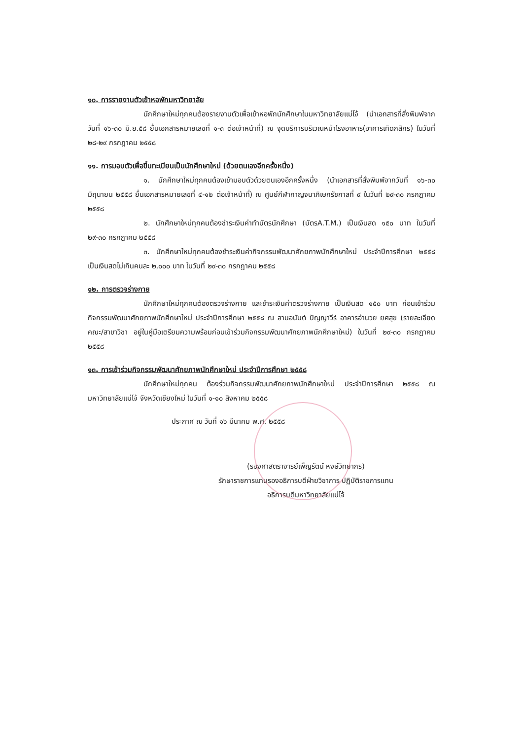๑๐. การรายงานตัวเข้าหอพักมหาวิทยาลัย
นักศึกษาใหม่ทุกคนต้องรายงานตัวเพื่อเข้าหอพักนักศึกษาในมหาวิทยาลัยแม่โจ้ (นำเอกสารที่สั่งพิมพ์จากวันที่ ๑๖-๓๐ มิ.ย.๕๘ ยื่นเอกสารหมายเลขที่ ๑-๓ ต่อเจ้าหน้าที่) ณ จุดบริการบริเวณหน้าโรงอาหาร(อาคารเทิดกสิกร) ในวันที่ ๒๘-๒๙ กรกฎาคม ๒๕๕๘
๑๑. การมอบตัวเพื่อขึ้นทะเบียนเป็นนักศึกษาใหม่ (ด้วยตนเองอีกครั้งหนึ่ง)
๑. นักศึกษาใหม่ทุกคนต้องเข้ามอบตัวด้วยตนเองอีกครั้งหนึ่ง (นำเอกสารที่สั่งพิมพ์จากวันที่ ๑๖-๓๐ มิถุนายน ๒๕๕๘ ยื่นเอกสารหมายเลขที่ ๔-๑๒ ต่อเจ้าหน้าที่) ณ ศูนย์กีฬากาญจนาภิเษกรัชกาลที่ ๙ ในวันที่ ๒๙-๓๐ กรกฎาคม ๒๕๕๘
๒. นักศึกษาใหม่ทุกคนต้องชำระเงินค่าทำบัตรนักศึกษา (บัตรA.T.M.) เป็นเงินสด ๑๕๐ บาท ในวันที่ ๒๙-๓๐ กรกฎาคม ๒๕๕๘
๓. นักศึกษาใหม่ทุกคนต้องชำระเงินค่ากิจกรรมพัฒนาศักยภาพนักศึกษาใหม่ ประจำปีการศึกษา ๒๕๕๘ เป็นเงินสดไม่เกินคนละ ๒,๐๐๐ บาท ในวันที่ ๒๙-๓๐ กรกฎาคม ๒๕๕๘
๑๒. การตรวจร่างกาย
นักศึกษาใหม่ทุกคนต้องตรวจร่างกาย และชำระเงินค่าตรวจร่างกาย เป็นเงินสด ๑๕๐ บาท ก่อนเข้าร่วมกิจกรรมพัฒนาศักยภาพนักศึกษาใหม่ ประจำปีการศึกษา ๒๕๕๘ ณ ลานอนันต์ ปัญญาวีร์ อาคารอำนวย ยศสุข (รายละเอียดคณะ/สาขาวิชา อยู่ในคู่มือเตรียมความพร้อมก่อนเข้าร่วมกิจกรรมพัฒนาศักยภาพนักศึกษาใหม่) ในวันที่ ๒๙-๓๐ กรกฎาคม ๒๕๕๘
๑๓. การเข้าร่วมกิจกรรมพัฒนาศักยภาพนักศึกษาใหม่ ประจำปีการศึกษา ๒๕๕๘
นักศึกษาใหม่ทุกคน ต้องร่วมกิจกรรมพัฒนาศักยภาพนักศึกษาใหม่ ประจำปีการศึกษา ๒๕๕๘ ณ มหาวิทยาลัยแม่โจ้ จังหวัดเชียงใหม่ ในวันที่ ๑-๑๐ สิงหาคม ๒๕๕๘
ประกาศ ณ วันที่ ๑๖ มีนาคม พ.ศ. ๒๕๕๘
(รองศาสตราจารย์เพ็ญรัตน์ หงษ์วิทยากร)
รักษาราชการแทนรองอธิการบดีฝ่ายวิชาการ ปฏิบัติราชการแทน
อธิการบดีมหาวิทยาลัยแม่โจ้